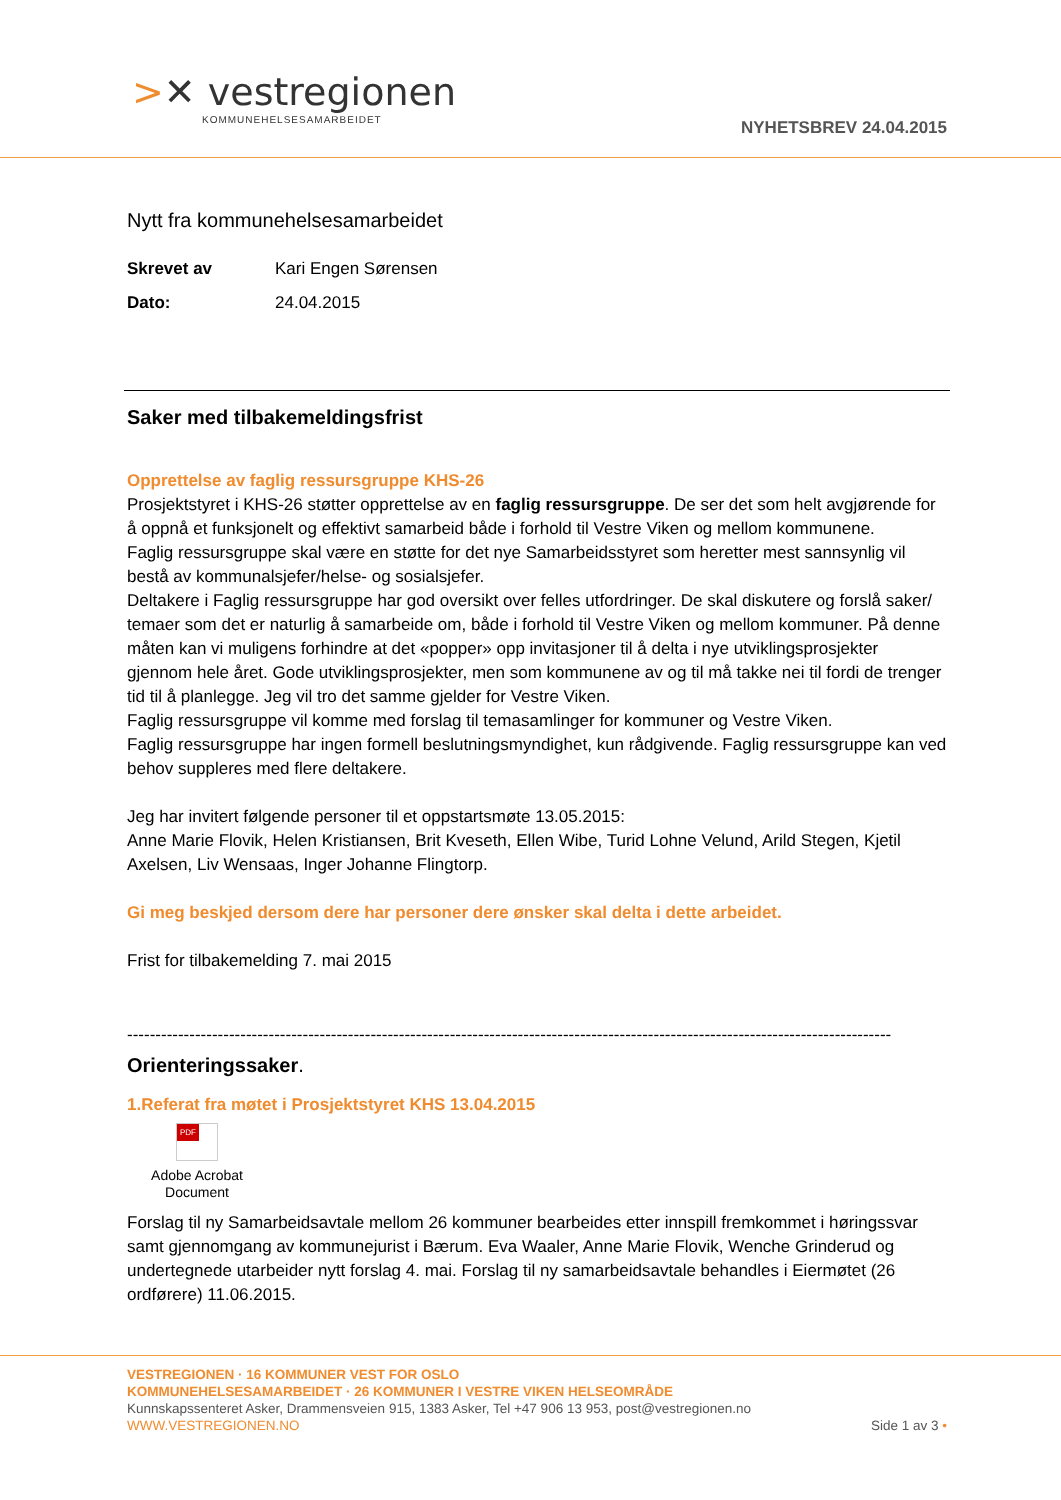>✕ vestregionen
KOMMUNEHELSESAMARBEIDET
NYHETSBREV 24.04.2015
Nytt fra kommunehelsesamarbeidet
| Skrevet av | Kari Engen Sørensen |
| Dato: | 24.04.2015 |
Saker med tilbakemeldingsfrist
Opprettelse av faglig ressursgruppe KHS-26
Prosjektstyret i KHS-26 støtter opprettelse av en faglig ressursgruppe. De ser det som helt avgjørende for å oppnå et funksjonelt og effektivt samarbeid både i forhold til Vestre Viken og mellom kommunene.
Faglig ressursgruppe skal være en støtte for det nye Samarbeidsstyret som heretter mest sannsynlig vil bestå av kommunalsjefer/helse- og sosialsjefer.
Deltakere i Faglig ressursgruppe har god oversikt over felles utfordringer. De skal diskutere og forslå saker/ temaer som det er naturlig å samarbeide om, både i forhold til Vestre Viken og mellom kommuner. På denne måten kan vi muligens forhindre at det «popper» opp invitasjoner til å delta i nye utviklingsprosjekter gjennom hele året. Gode utviklingsprosjekter, men som kommunene av og til må takke nei til fordi de trenger tid til å planlegge. Jeg vil tro det samme gjelder for Vestre Viken.
Faglig ressursgruppe vil komme med forslag til temasamlinger for kommuner og Vestre Viken.
Faglig ressursgruppe har ingen formell beslutningsmyndighet, kun rådgivende. Faglig ressursgruppe kan ved behov suppleres med flere deltakere.
Jeg har invitert følgende personer til et oppstartsmøte 13.05.2015:
Anne Marie Flovik, Helen Kristiansen, Brit Kveseth, Ellen Wibe, Turid Lohne Velund, Arild Stegen, Kjetil Axelsen, Liv Wensaas, Inger Johanne Flingtorp.
Gi meg beskjed dersom dere har personer dere ønsker skal delta i dette arbeidet.
Frist for tilbakemelding 7. mai 2015
------------------------------------------------------------------------------------------------------------------------------------------------------
Orienteringssaker.
1.Referat fra møtet i Prosjektstyret KHS 13.04.2015
PDF
Adobe Acrobat
Document
Forslag til ny Samarbeidsavtale mellom 26 kommuner bearbeides etter innspill fremkommet i høringssvar samt gjennomgang av kommunejurist i Bærum. Eva Waaler, Anne Marie Flovik, Wenche Grinderud og undertegnede utarbeider nytt forslag 4. mai. Forslag til ny samarbeidsavtale behandles i Eiermøtet (26 ordførere) 11.06.2015.
VESTREGIONEN · 16 KOMMUNER VEST FOR OSLO
KOMMUNEHELSESAMARBEIDET · 26 KOMMUNER I VESTRE VIKEN HELSEOMRÅDE
Kunnskapssenteret Asker, Drammensveien 915, 1383 Asker, Tel +47 906 13 953, post@vestregionen.no
WWW.VESTREGIONEN.NO Side 1 av 3 •